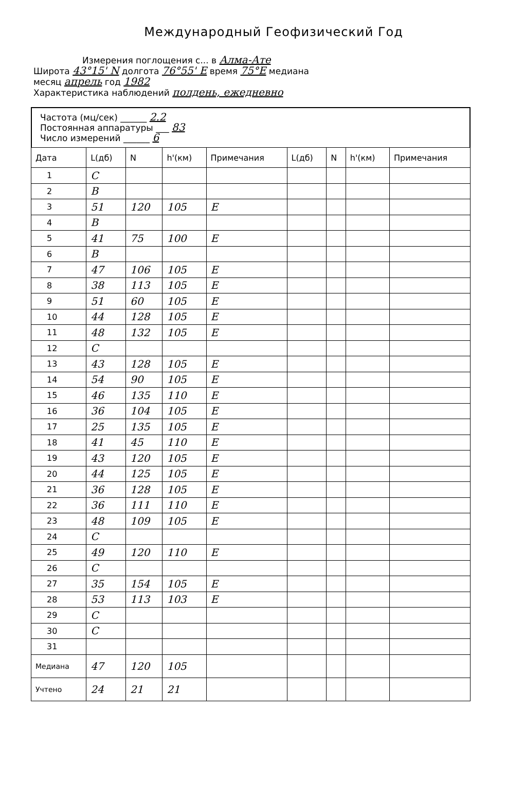Международный Геофизический Год
Измерения поглощения с... в Алма-Ате
Широта 43°15' N долгота 76°55' E время 75°E медиана
месяц апрель год 1982
Характеристика наблюдений полдень, ежедневно
Частота (мц/сек) ______ 2.2
Постоянная аппаратуры ___ 83
Число измерений ______ 6
| Дата | L(дб) | N | h'(км) | Примечания | L(дб) | N | h'(км) | Примечания |
| --- | --- | --- | --- | --- | --- | --- | --- | --- |
| 1 | C | | | | | | | |
| 2 | B | | | | | | | |
| 3 | 51 | 120 | 105 | E | | | | |
| 4 | B | | | | | | | |
| 5 | 41 | 75 | 100 | E | | | | |
| 6 | B | | | | | | | |
| 7 | 47 | 106 | 105 | E | | | | |
| 8 | 38 | 113 | 105 | E | | | | |
| 9 | 51 | 60 | 105 | E | | | | |
| 10 | 44 | 128 | 105 | E | | | | |
| 11 | 48 | 132 | 105 | E | | | | |
| 12 | C | | | | | | | |
| 13 | 43 | 128 | 105 | E | | | | |
| 14 | 54 | 90 | 105 | E | | | | |
| 15 | 46 | 135 | 110 | E | | | | |
| 16 | 36 | 104 | 105 | E | | | | |
| 17 | 25 | 135 | 105 | E | | | | |
| 18 | 41 | 45 | 110 | E | | | | |
| 19 | 43 | 120 | 105 | E | | | | |
| 20 | 44 | 125 | 105 | E | | | | |
| 21 | 36 | 128 | 105 | E | | | | |
| 22 | 36 | 111 | 110 | E | | | | |
| 23 | 48 | 109 | 105 | E | | | | |
| 24 | C | | | | | | | |
| 25 | 49 | 120 | 110 | E | | | | |
| 26 | C | | | | | | | |
| 27 | 35 | 154 | 105 | E | | | | |
| 28 | 53 | 113 | 103 | E | | | | |
| 29 | C | | | | | | | |
| 30 | C | | | | | | | |
| 31 | | | | | | | | |
| Медиана | 47 | 120 | 105 | | | | | |
| Учтено | 24 | 21 | 21 | | | | | |